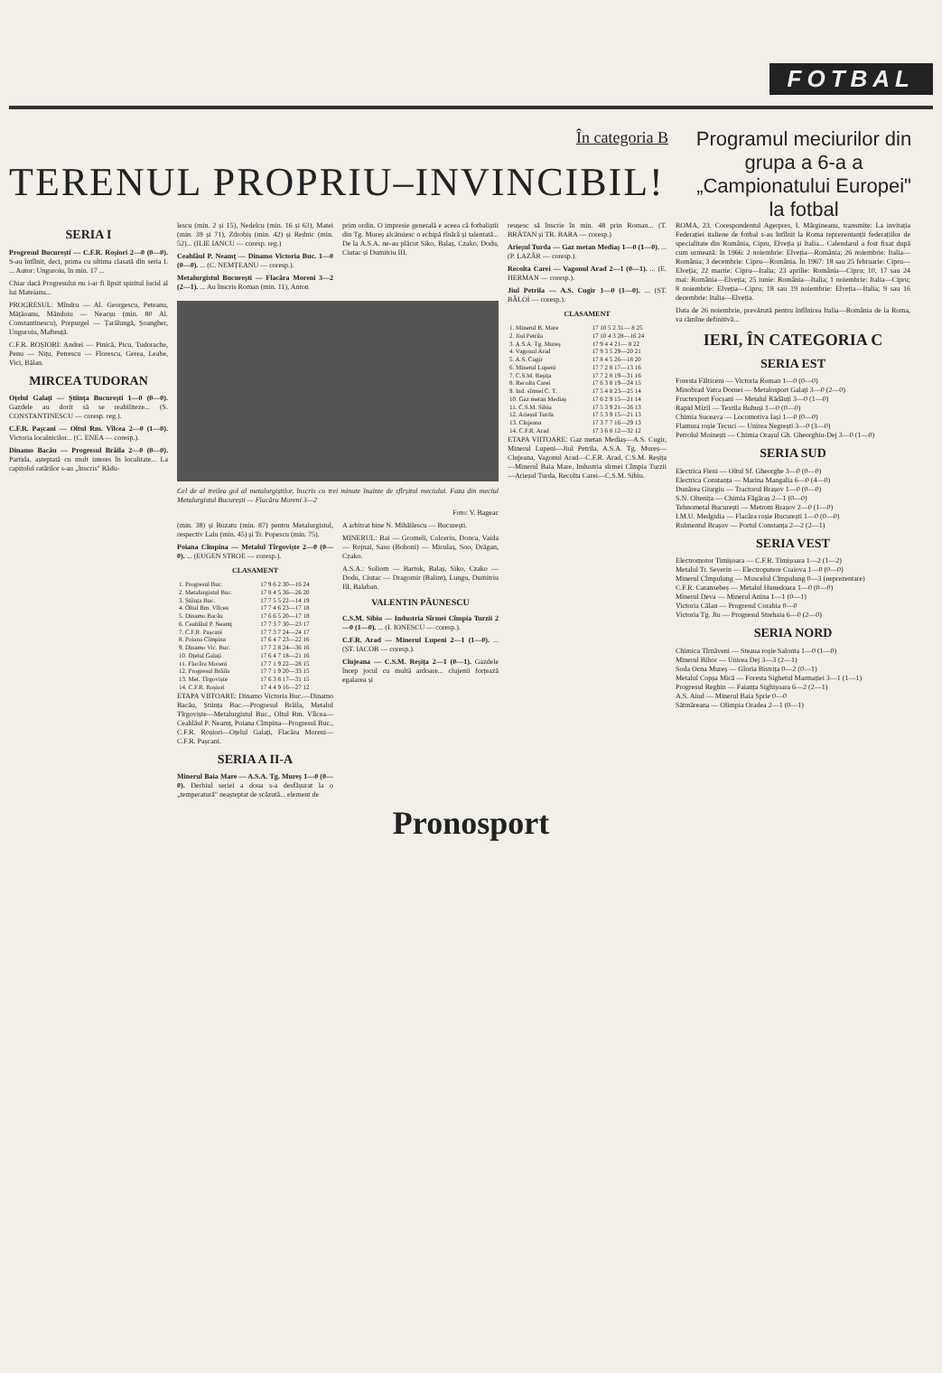FOTBAL
În categoria B
TERENUL PROPRIU–INVINCIBIL!
Programul meciurilor din grupa a 6-a a „Campionatului Europei" la fotbal
SERIA I
Progresul București — C.F.R. Roșiori 2—0 (0—0). S-au întîlnit, deci, prima cu ultima clasată din seria I. ... Autor: Unguroiu, în min. 17 ...
Chiar dacă Progresului nu i-ar fi lipsit spiritul lucid al lui Mateianu...
PROGRESUL: Mîndru — Al. Georgescu, Peteanu, Mățăoanu, Măndoiu — Neacșu (min. 80 Al. Constantinescu), Prepurgel — Țarălungă, Șoangher, Unguroiu, Mafteuță.
C.F.R. ROȘIORI: Andrei — Pinică, Picu, Tudorache, Penu — Nițu, Petrescu — Florescu, Gerea, Leabe, Vici, Bălan.
MIRCEA TUDORAN
Oțelul Galați — Știința București 1—0 (0—0). Gazdele au dorit să se reabiliteze... (S. CONSTANTINESCU — coresp. reg.).
C.F.R. Pașcani — Oltul Rm. Vîlcea 2—0 (1—0). Victoria localnicilor... (C. ENEA — coresp.).
Dinamo Bacău — Progresul Brăila 2—0 (0—0). Partida, așteptată cu mult interes în localitate... La capitolul ratărilor s-au „înscris" Rădu-
lescu (min. 2 și 15), Nedelcu (min. 16 și 63), Matei (min. 39 și 71), Zdrobiș (min. 42) și Rednic (min. 52)... (ILIE IANCU — coresp. reg.)
Ceahlăul P. Neamț — Dinamo Victoria Buc. 1—0 (0—0). ... (C. NEMȚEANU — coresp.).
Metalurgistul București — Flacăra Moreni 3—2 (2—1). ... Au înscris Roman (min. 11), Anton
prim ordin. O impresie generală e aceea că fotbaliștii din Tg. Mureș alcătuiesc o echipă tînără și talentată... De la A.S.A. ne-au plăcut Siko, Balaș, Czako, Dodu, Ciutac și Dumitriu III.
Cel de al treilea gol al metalurgiștilor, înscris cu trei minute înainte de sfîrșitul meciului. Faza din meciul Metalurgistul București — Flacăra Moreni 3—2
Foto: V. Bageac
(min. 38) și Buzatu (min. 87) pentru Metalurgistul, respectiv Lalu (min. 45) și Tr. Popescu (min. 75).
Poiana Cîmpina — Metalul Tîrgoviște 2—0 (0—0). ... (EUGEN STROE — coresp.).
CLASAMENT
| 1. Progresul Buc. | 17 9 6 2 30—16 24 |
| 2. Metalurgistul Buc. | 17 8 4 5 36—26 20 |
| 3. Știința Buc. | 17 7 5 5 22—14 19 |
| 4. Oltul Rm. Vîlcea | 17 7 4 6 23—17 18 |
| 5. Dinamo Bacău | 17 6 6 5 20—17 18 |
| 6. Ceahlăul P. Neamț | 17 7 3 7 30—23 17 |
| 7. C.F.R. Pașcani | 17 7 3 7 24—24 17 |
| 8. Poiana Cîmpina | 17 6 4 7 23—22 16 |
| 9. Dinamo Vic. Buc. | 17 7 2 8 24—36 16 |
| 10. Oțelul Galați | 17 6 4 7 18—21 16 |
| 11. Flacăra Moreni | 17 7 1 9 22—28 15 |
| 12. Progresul Brăila | 17 7 1 9 20—33 15 |
| 13. Met. Tîrgoviște | 17 6 3 8 17—31 15 |
| 14. C.F.R. Roșiori | 17 4 4 9 16—27 12 |
ETAPA VIITOARE: Dinamo Victoria Buc.—Dinamo Bacău, Știința Buc.—Progresul Brăila, Metalul Tîrgoviște—Metalurgistul Buc., Oltul Rm. Vîlcea—Ceahlăul P. Neamț, Poiana Cîmpina—Progresul Buc., C.F.R. Roșiori—Oțelul Galați, Flacăra Moreni—C.F.R. Pașcani.
SERIA A II-A
Minerul Baia Mare — A.S.A. Tg. Mureș 1—0 (0—0). Derbiul seriei a doua s-a desfășurat la o „temperatură" neașteptat de scăzută... element de
A arbitrat bine N. Mihăilescu — București.
MINERUL: Bai — Gromeli, Colceriu, Donca, Vaida — Rojnai, Sasu (Bohoni) — Miculaș, Soo, Drăgan, Czako.
A.S.A.: Soliom — Bartok, Balaș, Siko, Czako — Dodu, Ciutac — Dragomir (Balint), Lungu, Dumitriu III, Balaban.
VALENTIN PĂUNESCU
C.S.M. Sibiu — Industria Sîrmei Cîmpia Turzii 2—0 (1—0). ... (I. IONESCU — coresp.).
C.F.R. Arad — Minerul Lupeni 2—1 (1—0). ... (ȘT. IACOB — coresp.).
Clujeana — C.S.M. Reșița 2—1 (0—1). Gazdele încep jocul cu multă ardoare... clujenii forțează egalarea și
reușesc să înscrie în min. 48 prin Roman... (T. BRĂTAN și TR. BARA — coresp.)
Arieșul Turda — Gaz metan Mediaș 1—0 (1—0). ... (P. LAZĂR — coresp.).
Recolta Carei — Vagonul Arad 2—1 (0—1). ... (E. HERMAN — coresp.).
Jiul Petrila — A.S. Cugir 1—0 (1—0). ... (ST. BĂLOI — coresp.).
CLASAMENT
| 1. Minerul B. Mare | 17 10 5 2 31— 8 25 |
| 2. Jiul Petrila | 17 10 4 3 28—16 24 |
| 3. A.S.A. Tg. Mureș | 17 9 4 4 21— 8 22 |
| 4. Vagonul Arad | 17 9 3 5 29—20 21 |
| 5. A.S. Cugir | 17 8 4 5 26—18 20 |
| 6. Minerul Lupeni | 17 7 2 8 17—13 16 |
| 7. C.S.M. Reșița | 17 7 2 8 19—31 16 |
| 8. Recolta Carei | 17 6 3 8 19—24 15 |
| 9. Ind. sîrmei C. T. | 17 5 4 8 23—25 14 |
| 10. Gaz metan Mediaș | 17 6 2 9 15—21 14 |
| 11. C.S.M. Sibiu | 17 5 3 9 21—26 13 |
| 12. Arieșul Turda | 17 5 3 9 15—21 13 |
| 13. Clujeana | 17 3 7 7 16—29 13 |
| 14. C.F.R. Arad | 17 3 6 8 12—32 12 |
ETAPA VIITOARE: Gaz metan Mediaș—A.S. Cugir, Minerul Lupeni—Jiul Petrila, A.S.A. Tg. Mureș—Clujeana, Vagonul Arad—C.F.R. Arad, C.S.M. Reșița—Minerul Baia Mare, Industria sîrmei Cîmpia Turzii—Arieșul Turda, Recolta Carei—C.S.M. Sibiu.
ROMA, 23. Corespondentul Agerpres, I. Mărgineanu, transmite: La invitația Federației italiene de fotbal s-au întîlnit la Roma reprezentanții federațiilor de specialitate din România, Cipru, Elveția și Italia... Calendarul a fost fixat după cum urmează: în 1966: 2 noiembrie: Elveția—România; 26 noiembrie: Italia—România; 3 decembrie: Cipru—România. În 1967: 18 sau 25 februarie: Cipru—Elveția; 22 martie: Cipru—Italia; 23 aprilie: România—Cipru; 10, 17 sau 24 mai: România—Elveția; 25 iunie: România—Italia; 1 noiembrie: Italia—Cipru; 8 noiembrie: Elveția—Cipru; 18 sau 19 noiembrie: Elveția—Italia; 9 sau 16 decembrie: Italia—Elveția.
Data de 26 noiembrie, prevăzută pentru întîlnirea Italia—România de la Roma, va rămîne definitivă...
IERI, ÎN CATEGORIA C
SERIA EST
Foresta Fălticeni — Victoria Roman 1—0 (0—0)
Minobrad Vatra Dornei — Metalosport Galați 3—0 (2—0)
Fructexport Focșani — Metalul Rădăuți 3—0 (1—0)
Rapid Mizil — Textila Buhuși 1—0 (0—0)
Chimia Suceava — Locomotiva Iași 1—0 (0—0)
Flamura roșie Tecuci — Unirea Negrești 3—0 (3—0)
Petrolul Moinești — Chimia Orașul Gh. Gheorghiu-Dej 3—0 (1—0)
SERIA SUD
Electrica Fieni — Oltul Sf. Gheorghe 3—0 (0—0)
Electrica Constanța — Marina Mangalia 6—0 (4—0)
Dunărea Giurgiu — Tractorul Brașov 1—0 (0—0)
S.N. Oltenița — Chimia Făgăraș 2—1 (0—0)
Tehnometal București — Metrom Brașov 2—0 (1—0)
I.M.U. Medgidia — Flacăra roșie București 1—0 (0—0)
Rulmentul Brașov — Portul Constanța 2—2 (2—1)
SERIA VEST
Electromotor Timișoara — C.F.R. Timișoara 1—2 (1—2)
Metalul Tr. Severin — Electroputere Craiova 1—0 (0—0)
Minerul Cîmpulung — Muscelul Cîmpulung 0—3 (neprezentare)
C.F.R. Caransebeș — Metalul Hunedoara 1—0 (0—0)
Minerul Deva — Minerul Anina 1—1 (0—1)
Victoria Călan — Progresul Corabia 0—0
Victoria Tg. Jiu — Progresul Strehaia 6—0 (2—0)
SERIA NORD
Chimica Tîrnăveni — Steaua roșie Salonta 1—0 (1—0)
Minerul Bihor — Unirea Dej 3—3 (2—1)
Soda Ocna Mureș — Gloria Bistrița 0—2 (0—1)
Metalul Copșa Mică — Foresta Sighetul Marmației 3—1 (1—1)
Progresul Reghin — Faianța Sighișoara 6—2 (2—1)
A.S. Aiud — Minerul Baia Sprie 0—0
Sătmăreana — Olimpia Oradea 2—1 (0—1)
Pronosport